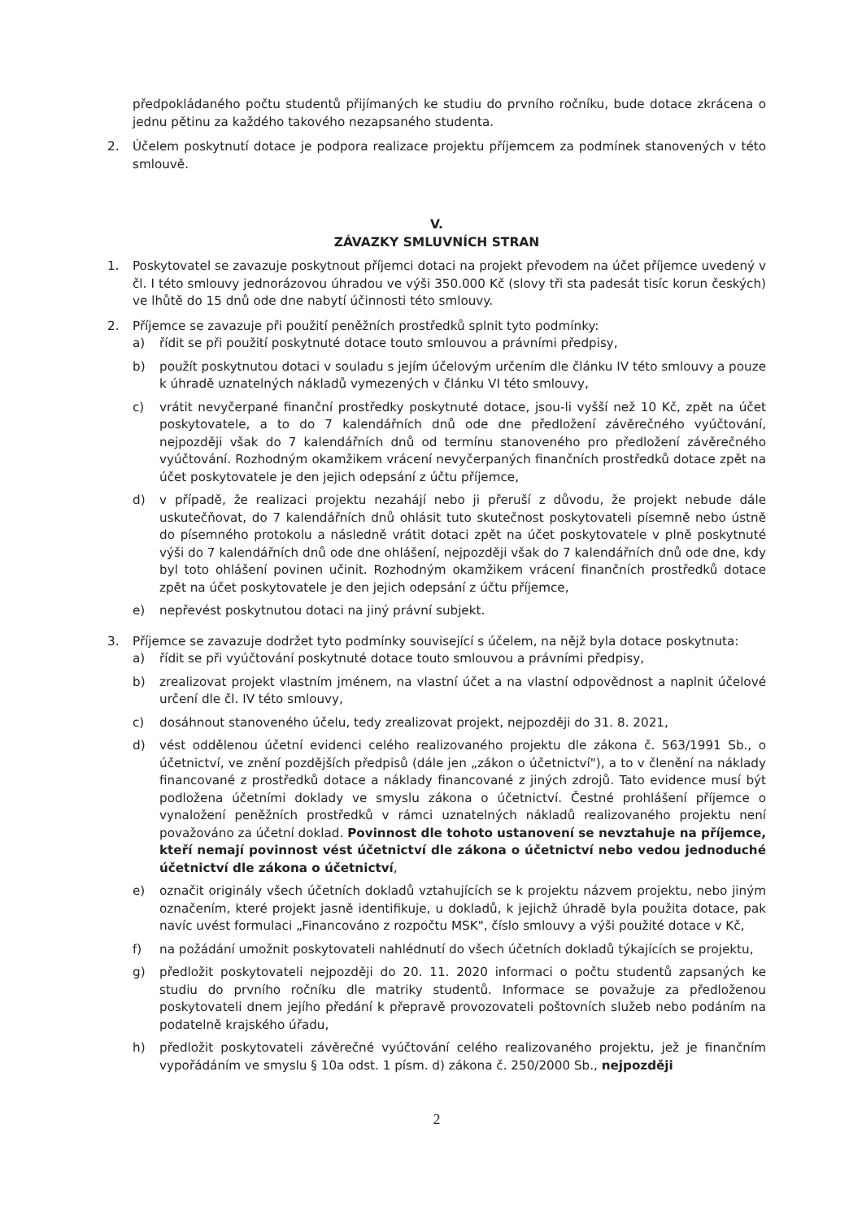předpokládaného počtu studentů přijímaných ke studiu do prvního ročníku, bude dotace zkrácena o jednu pětinu za každého takového nezapsaného studenta.
2. Účelem poskytnutí dotace je podpora realizace projektu příjemcem za podmínek stanovených v této smlouvě.
V.
ZÁVAZKY SMLUVNÍCH STRAN
1. Poskytovatel se zavazuje poskytnout příjemci dotaci na projekt převodem na účet příjemce uvedený v čl. I této smlouvy jednorázovou úhradou ve výši 350.000 Kč (slovy tři sta padesát tisíc korun českých) ve lhůtě do 15 dnů ode dne nabytí účinnosti této smlouvy.
2. Příjemce se zavazuje při použití peněžních prostředků splnit tyto podmínky:
a) řídit se při použití poskytnuté dotace touto smlouvou a právními předpisy,
b) použít poskytnutou dotaci v souladu s jejím účelovým určením dle článku IV této smlouvy a pouze k úhradě uznatelných nákladů vymezených v článku VI této smlouvy,
c) vrátit nevyčerpané finanční prostředky poskytnuté dotace, jsou-li vyšší než 10 Kč, zpět na účet poskytovatele, a to do 7 kalendářních dnů ode dne předložení závěrečného vyúčtování, nejpozději však do 7 kalendářních dnů od termínu stanoveného pro předložení závěrečného vyúčtování. Rozhodným okamžikem vrácení nevyčerpaných finančních prostředků dotace zpět na účet poskytovatele je den jejich odepsání z účtu příjemce,
d) v případě, že realizaci projektu nezahájí nebo ji přeruší z důvodu, že projekt nebude dále uskutečňovat, do 7 kalendářních dnů ohlásit tuto skutečnost poskytovateli písemně nebo ústně do písemného protokolu a následně vrátit dotaci zpět na účet poskytovatele v plně poskytnuté výši do 7 kalendářních dnů ode dne ohlášení, nejpozději však do 7 kalendářních dnů ode dne, kdy byl toto ohlášení povinen učinit. Rozhodným okamžikem vrácení finančních prostředků dotace zpět na účet poskytovatele je den jejich odepsání z účtu příjemce,
e) nepřevést poskytnutou dotaci na jiný právní subjekt.
3. Příjemce se zavazuje dodržet tyto podmínky související s účelem, na nějž byla dotace poskytnuta:
a) řídit se při vyúčtování poskytnuté dotace touto smlouvou a právními předpisy,
b) zrealizovat projekt vlastním jménem, na vlastní účet a na vlastní odpovědnost a naplnit účelové určení dle čl. IV této smlouvy,
c) dosáhnout stanoveného účelu, tedy zrealizovat projekt, nejpozději do 31. 8. 2021,
d) vést oddělenou účetní evidenci celého realizovaného projektu dle zákona č. 563/1991 Sb., o účetnictví, ve znění pozdějších předpisů (dále jen „zákon o účetnictví"), a to v členění na náklady financované z prostředků dotace a náklady financované z jiných zdrojů. Tato evidence musí být podložena účetními doklady ve smyslu zákona o účetnictví. Čestné prohlášení příjemce o vynaložení peněžních prostředků v rámci uznatelných nákladů realizovaného projektu není považováno za účetní doklad. Povinnost dle tohoto ustanovení se nevztahuje na příjemce, kteří nemají povinnost vést účetnictví dle zákona o účetnictví nebo vedou jednoduché účetnictví dle zákona o účetnictví,
e) označit originály všech účetních dokladů vztahujících se k projektu názvem projektu, nebo jiným označením, které projekt jasně identifikuje, u dokladů, k jejichž úhradě byla použita dotace, pak navíc uvést formulaci „Financováno z rozpočtu MSK", číslo smlouvy a výši použité dotace v Kč,
f) na požádání umožnit poskytovateli nahlédnutí do všech účetních dokladů týkajících se projektu,
g) předložit poskytovateli nejpozději do 20. 11. 2020 informaci o počtu studentů zapsaných ke studiu do prvního ročníku dle matriky studentů. Informace se považuje za předloženou poskytovateli dnem jejího předání k přepravě provozovateli poštovních služeb nebo podáním na podatelně krajského úřadu,
h) předložit poskytovateli závěrečné vyúčtování celého realizovaného projektu, jež je finančním vypořádáním ve smyslu § 10a odst. 1 písm. d) zákona č. 250/2000 Sb., nejpozději
2